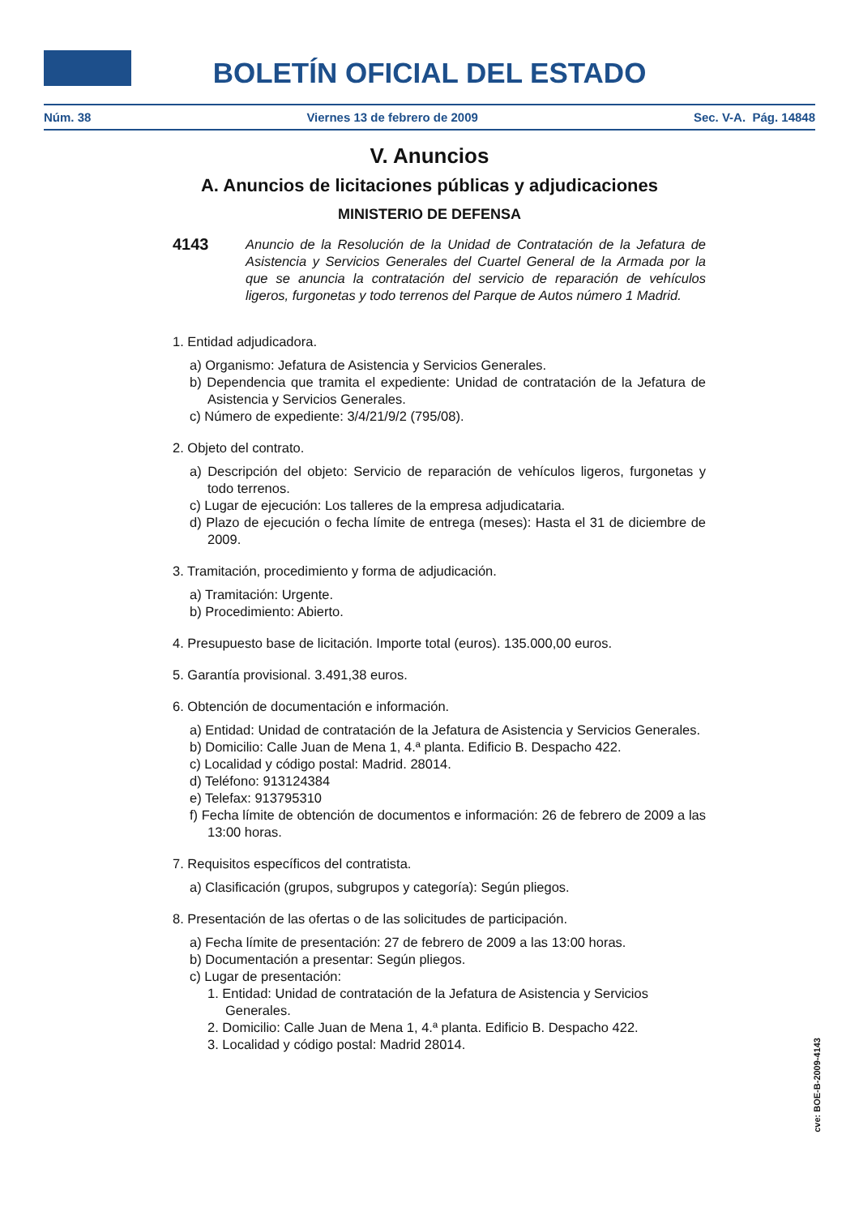BOLETÍN OFICIAL DEL ESTADO
Núm. 38 Viernes 13 de febrero de 2009 Sec. V-A. Pág. 14848
V. Anuncios
A. Anuncios de licitaciones públicas y adjudicaciones
MINISTERIO DE DEFENSA
4143
Anuncio de la Resolución de la Unidad de Contratación de la Jefatura de Asistencia y Servicios Generales del Cuartel General de la Armada por la que se anuncia la contratación del servicio de reparación de vehículos ligeros, furgonetas y todo terrenos del Parque de Autos número 1 Madrid.
1. Entidad adjudicadora.
a) Organismo: Jefatura de Asistencia y Servicios Generales.
b) Dependencia que tramita el expediente: Unidad de contratación de la Jefatura de Asistencia y Servicios Generales.
c) Número de expediente: 3/4/21/9/2 (795/08).
2. Objeto del contrato.
a) Descripción del objeto: Servicio de reparación de vehículos ligeros, furgonetas y todo terrenos.
c) Lugar de ejecución: Los talleres de la empresa adjudicataria.
d) Plazo de ejecución o fecha límite de entrega (meses): Hasta el 31 de diciembre de 2009.
3. Tramitación, procedimiento y forma de adjudicación.
a) Tramitación: Urgente.
b) Procedimiento: Abierto.
4. Presupuesto base de licitación. Importe total (euros). 135.000,00 euros.
5. Garantía provisional. 3.491,38 euros.
6. Obtención de documentación e información.
a) Entidad: Unidad de contratación de la Jefatura de Asistencia y Servicios Generales.
b) Domicilio: Calle Juan de Mena 1, 4.ª planta. Edificio B. Despacho 422.
c) Localidad y código postal: Madrid. 28014.
d) Teléfono: 913124384
e) Telefax: 913795310
f) Fecha límite de obtención de documentos e información: 26 de febrero de 2009 a las 13:00 horas.
7. Requisitos específicos del contratista.
a) Clasificación (grupos, subgrupos y categoría): Según pliegos.
8. Presentación de las ofertas o de las solicitudes de participación.
a) Fecha límite de presentación: 27 de febrero de 2009 a las 13:00 horas.
b) Documentación a presentar: Según pliegos.
c) Lugar de presentación:
1. Entidad: Unidad de contratación de la Jefatura de Asistencia y Servicios Generales.
2. Domicilio: Calle Juan de Mena 1, 4.ª planta. Edificio B. Despacho 422.
3. Localidad y código postal: Madrid 28014.
cve: BOE-B-2009-4143